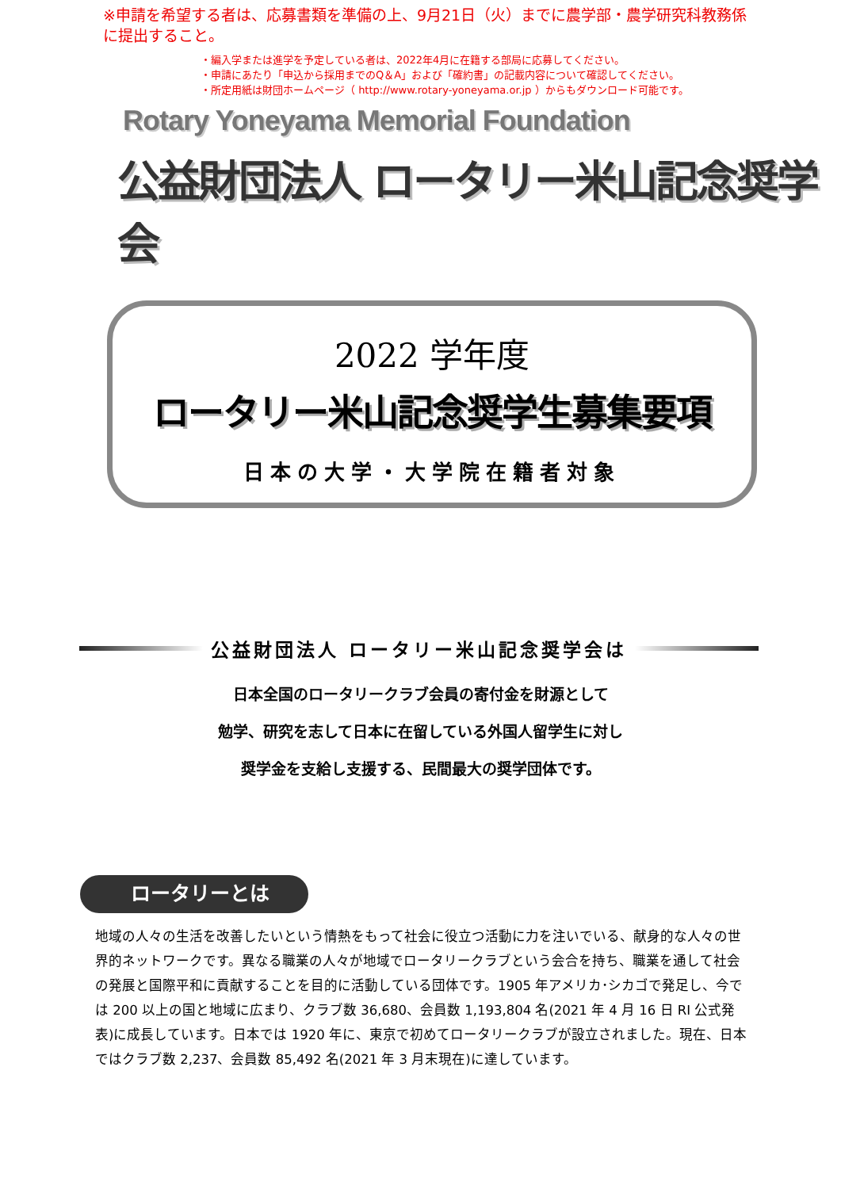※申請を希望する者は、応募書類を準備の上、9月21日（火）までに農学部・農学研究科教務係に提出すること。
・編入学または進学を予定している者は、2022年4月に在籍する部局に応募してください。
・申請にあたり「申込から採用までのQ＆A」および「確約書」の記載内容について確認してください。
・所定用紙は財団ホームページ（ http://www.rotary-yoneyama.or.jp ）からもダウンロード可能です。
Rotary Yoneyama Memorial Foundation
公益財団法人 ロータリー米山記念奨学会
2022 学年度
ロータリー米山記念奨学生募集要項
日本の大学・大学院在籍者対象
公益財団法人 ロータリー米山記念奨学会は
日本全国のロータリークラブ会員の寄付金を財源として
勉学、研究を志して日本に在留している外国人留学生に対し
奨学金を支給し支援する、民間最大の奨学団体です。
ロータリーとは
地域の人々の生活を改善したいという情熱をもって社会に役立つ活動に力を注いでいる、献身的な人々の世界的ネットワークです。異なる職業の人々が地域でロータリークラブという会合を持ち、職業を通して社会の発展と国際平和に貢献することを目的に活動している団体です。1905 年アメリカ･シカゴで発足し、今では 200 以上の国と地域に広まり、クラブ数 36,680、会員数 1,193,804 名(2021 年 4 月 16 日 RI 公式発表)に成長しています。日本では 1920 年に、東京で初めてロータリークラブが設立されました。現在、日本ではクラブ数 2,237、会員数 85,492 名(2021 年 3 月末現在)に達しています。